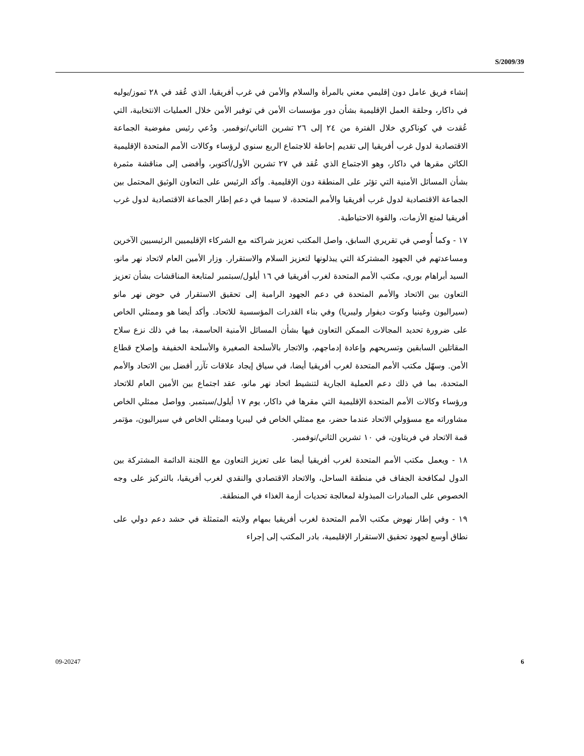S/2009/39
إنشاء فريق عامل دون إقليمي معني بالمرأة والسلام والأمن في غرب أفريقيا، الذي عُقد في ٢٨ تموز/يوليه في داكار، وحلقة العمل الإقليمية بشأن دور مؤسسات الأمن في توفير الأمن خلال العمليات الانتخابية، التي عُقدت في كوناكري خلال الفترة من ٢٤ إلى ٢٦ تشرين الثاني/نوفمبر. ودُعي رئيس مفوضية الجماعة الاقتصادية لدول غرب أفريقيا إلى تقديم إحاطة للاجتماع الربع سنوي لرؤساء وكالات الأمم المتحدة الإقليمية الكائن مقرها في داكار، وهو الاجتماع الذي عُقد في ٢٧ تشرين الأول/أكتوبر، وأفضى إلى مناقشة مثمرة بشأن المسائل الأمنية التي تؤثر على المنطقة دون الإقليمية. وأكد الرئيس على التعاون الوثيق المحتمل بين الجماعة الاقتصادية لدول غرب أفريقيا والأمم المتحدة، لا سيما في دعم إطار الجماعة الاقتصادية لدول غرب أفريقيا لمنع الأزمات، والقوة الاحتياطية.
١٧ - وكما أُوصي في تقريري السابق، واصل المكتب تعزيز شراكته مع الشركاء الإقليميين الرئيسيين الآخرين ومساعدتهم في الجهود المشتركة التي يبذلونها لتعزيز السلام والاستقرار. وزار الأمين العام لاتحاد نهر مانو، السيد أبراهام بوري، مكتب الأمم المتحدة لغرب أفريقيا في ١٦ أيلول/سبتمبر لمتابعة المناقشات بشأن تعزيز التعاون بين الاتحاد والأمم المتحدة في دعم الجهود الرامية إلى تحقيق الاستقرار في حوض نهر مانو (سيراليون وغينيا وكوت ديفوار وليبريا) وفي بناء القدرات المؤسسية للاتحاد. وأكد أيضا هو وممثلي الخاص على ضرورة تحديد المجالات الممكن التعاون فيها بشأن المسائل الأمنية الحاسمة، بما في ذلك نزع سلاح المقاتلين السابقين وتسريحهم وإعادة إدماجهم، والاتجار بالأسلحة الصغيرة والأسلحة الخفيفة وإصلاح قطاع الأمن. وسهّل مكتب الأمم المتحدة لغرب أفريقيا أيضا، في سياق إيجاد علاقات تآزر أفضل بين الاتحاد والأمم المتحدة، بما في ذلك دعم العملية الجارية لتنشيط اتحاد نهر مانو، عقد اجتماع بين الأمين العام للاتحاد ورؤساء وكالات الأمم المتحدة الإقليمية التي مقرها في داكار، يوم ١٧ أيلول/سبتمبر. وواصل ممثلي الخاص مشاوراته مع مسؤولي الاتحاد عندما حضر، مع ممثلي الخاص في ليبريا وممثلي الخاص في سيراليون، مؤتمر قمة الاتحاد في فريتاون، في ١٠ تشرين الثاني/نوفمبر.
١٨ - ويعمل مكتب الأمم المتحدة لغرب أفريقيا أيضا على تعزيز التعاون مع اللجنة الدائمة المشتركة بين الدول لمكافحة الجفاف في منطقة الساحل، والاتحاد الاقتصادي والنقدي لغرب أفريقيا، بالتركيز على وجه الخصوص على المبادرات المبذولة لمعالجة تحديات أزمة الغذاء في المنطقة.
١٩ - وفي إطار نهوض مكتب الأمم المتحدة لغرب أفريقيا بمهام ولايته المتمثلة في حشد دعم دولي على نطاق أوسع لجهود تحقيق الاستقرار الإقليمية، بادر المكتب إلى إجراء
09-20247 6